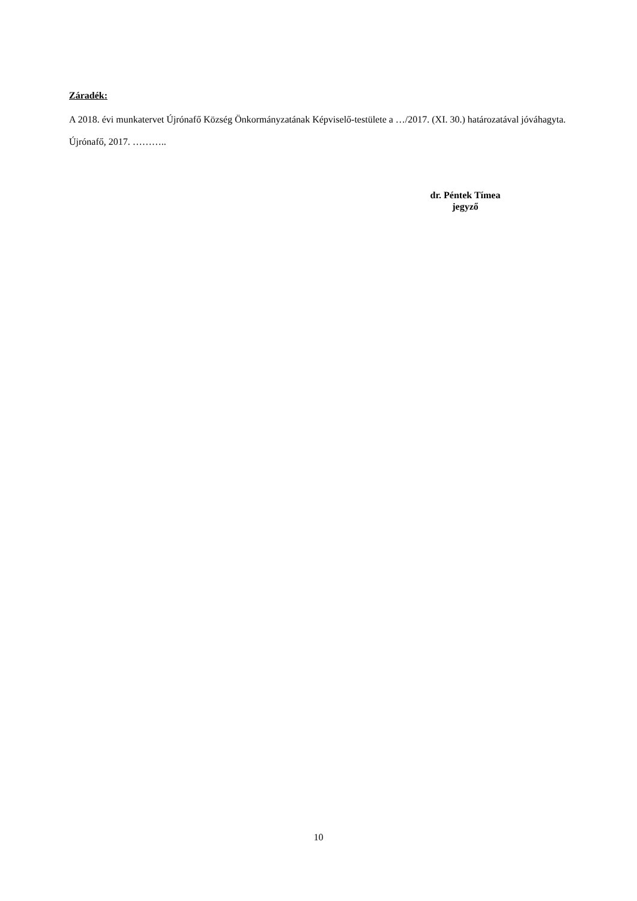Záradék:
A 2018. évi munkatervet Újrónafő Község Önkormányzatának Képviselő-testülete a …/2017. (XI. 30.) határozatával jóváhagyta.
Újrónafő, 2017. ………..
dr. Péntek Tímea
jegyző
10